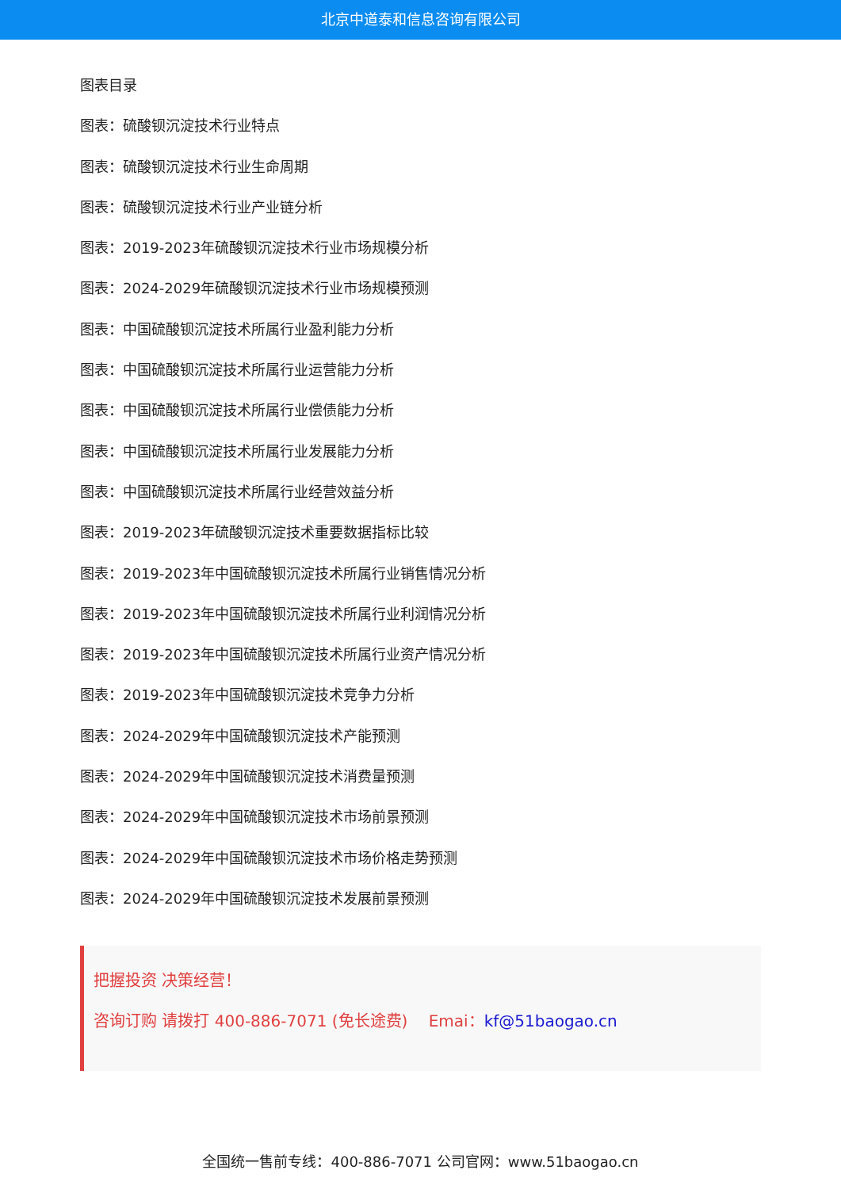北京中道泰和信息咨询有限公司
图表目录
图表：硫酸钡沉淀技术行业特点
图表：硫酸钡沉淀技术行业生命周期
图表：硫酸钡沉淀技术行业产业链分析
图表：2019-2023年硫酸钡沉淀技术行业市场规模分析
图表：2024-2029年硫酸钡沉淀技术行业市场规模预测
图表：中国硫酸钡沉淀技术所属行业盈利能力分析
图表：中国硫酸钡沉淀技术所属行业运营能力分析
图表：中国硫酸钡沉淀技术所属行业偿债能力分析
图表：中国硫酸钡沉淀技术所属行业发展能力分析
图表：中国硫酸钡沉淀技术所属行业经营效益分析
图表：2019-2023年硫酸钡沉淀技术重要数据指标比较
图表：2019-2023年中国硫酸钡沉淀技术所属行业销售情况分析
图表：2019-2023年中国硫酸钡沉淀技术所属行业利润情况分析
图表：2019-2023年中国硫酸钡沉淀技术所属行业资产情况分析
图表：2019-2023年中国硫酸钡沉淀技术竞争力分析
图表：2024-2029年中国硫酸钡沉淀技术产能预测
图表：2024-2029年中国硫酸钡沉淀技术消费量预测
图表：2024-2029年中国硫酸钡沉淀技术市场前景预测
图表：2024-2029年中国硫酸钡沉淀技术市场价格走势预测
图表：2024-2029年中国硫酸钡沉淀技术发展前景预测
把握投资 决策经营！
咨询订购 请拨打 400-886-7071 (免长途费)　 Emai：kf@51baogao.cn
全国统一售前专线：400-886-7071 公司官网：www.51baogao.cn